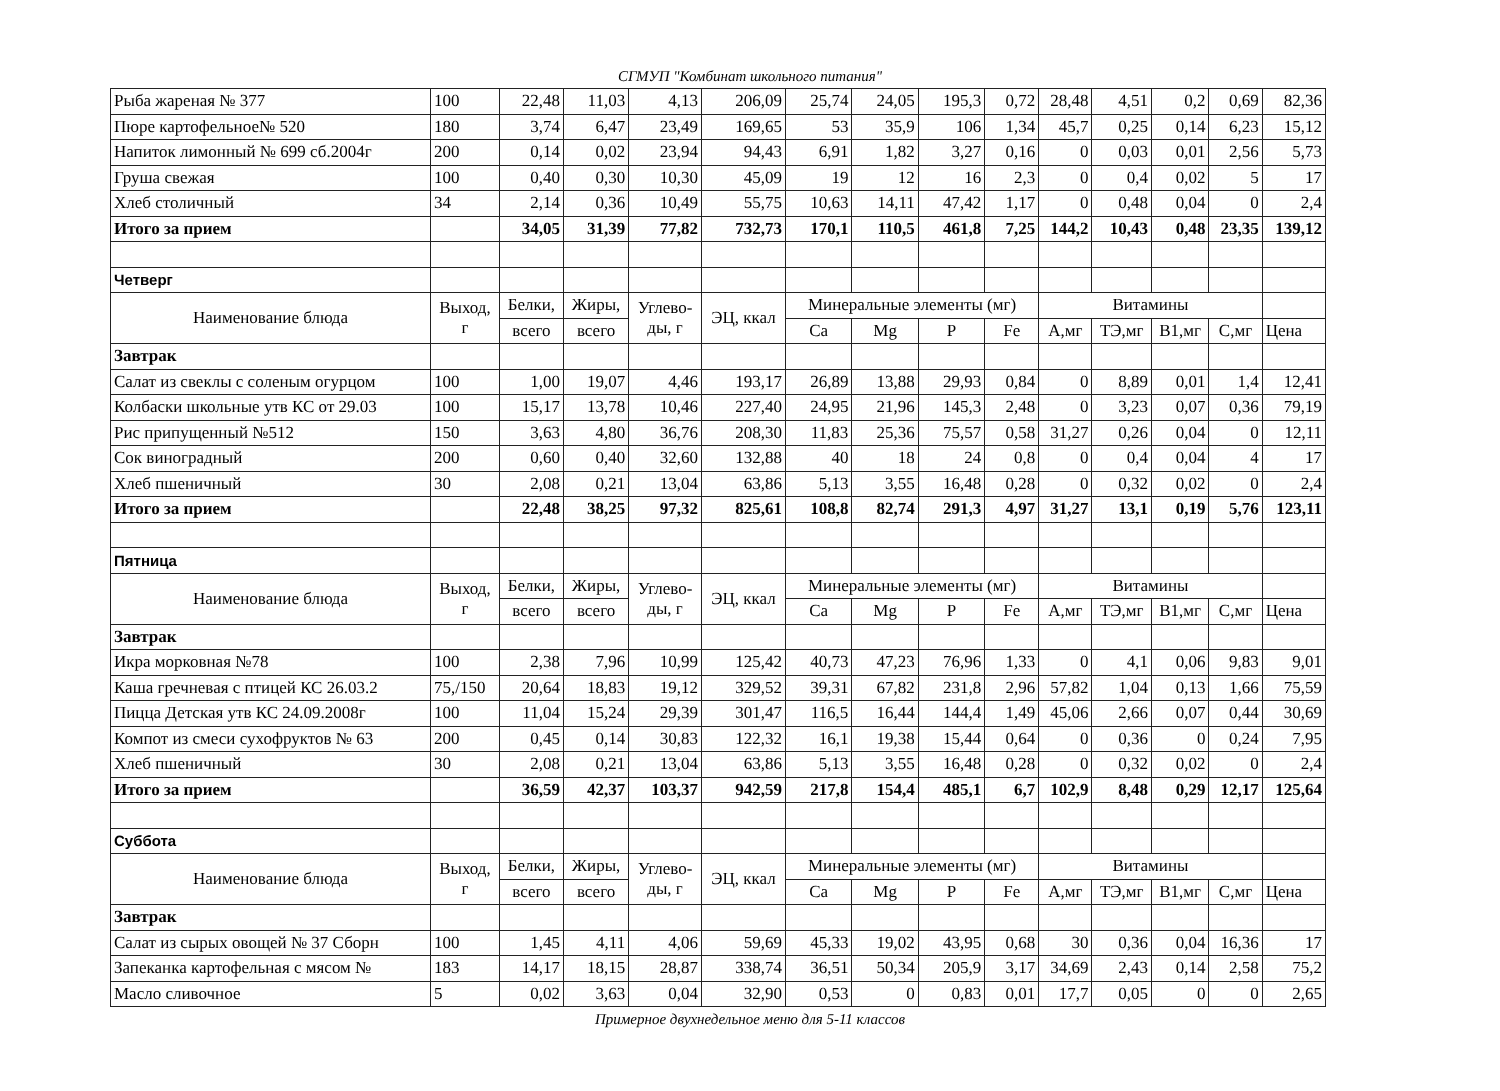СГМУП "Комбинат школьного питания"
| Рыба жареная № 377 | 100 | 22,48 | 11,03 | 4,13 | 206,09 | 25,74 | 24,05 | 195,3 | 0,72 | 28,48 | 4,51 | 0,2 | 0,69 | 82,36 |
| Пюре картофельное№ 520 | 180 | 3,74 | 6,47 | 23,49 | 169,65 | 53 | 35,9 | 106 | 1,34 | 45,7 | 0,25 | 0,14 | 6,23 | 15,12 |
| Напиток лимонный № 699 сб.2004г | 200 | 0,14 | 0,02 | 23,94 | 94,43 | 6,91 | 1,82 | 3,27 | 0,16 | 0 | 0,03 | 0,01 | 2,56 | 5,73 |
| Груша свежая | 100 | 0,40 | 0,30 | 10,30 | 45,09 | 19 | 12 | 16 | 2,3 | 0 | 0,4 | 0,02 | 5 | 17 |
| Хлеб столичный | 34 | 2,14 | 0,36 | 10,49 | 55,75 | 10,63 | 14,11 | 47,42 | 1,17 | 0 | 0,48 | 0,04 | 0 | 2,4 |
| Итого за прием | | 34,05 | 31,39 | 77,82 | 732,73 | 170,1 | 110,5 | 461,8 | 7,25 | 144,2 | 10,43 | 0,48 | 23,35 | 139,12 |
| Четверг | | | | | | | | | | | | | | |
| Наименование блюда | Выход, г | Белки, | Жиры, | Углево- ды, г | ЭЦ, ккал | Минеральные элементы (мг) | | | | Витамины | | | | |
| | | всего | всего | | | Ca | Mg | P | Fe | А,мг | ТЭ,мг | B1,мг | С,мг | Цена |
| Завтрак | | | | | | | | | | | | | | |
| Салат из свеклы с соленым огурцом | 100 | 1,00 | 19,07 | 4,46 | 193,17 | 26,89 | 13,88 | 29,93 | 0,84 | 0 | 8,89 | 0,01 | 1,4 | 12,41 |
| Колбаски школьные утв КС от 29.03 | 100 | 15,17 | 13,78 | 10,46 | 227,40 | 24,95 | 21,96 | 145,3 | 2,48 | 0 | 3,23 | 0,07 | 0,36 | 79,19 |
| Рис припущенный №512 | 150 | 3,63 | 4,80 | 36,76 | 208,30 | 11,83 | 25,36 | 75,57 | 0,58 | 31,27 | 0,26 | 0,04 | 0 | 12,11 |
| Сок виноградный | 200 | 0,60 | 0,40 | 32,60 | 132,88 | 40 | 18 | 24 | 0,8 | 0 | 0,4 | 0,04 | 4 | 17 |
| Хлеб пшеничный | 30 | 2,08 | 0,21 | 13,04 | 63,86 | 5,13 | 3,55 | 16,48 | 0,28 | 0 | 0,32 | 0,02 | 0 | 2,4 |
| Итого за прием | | 22,48 | 38,25 | 97,32 | 825,61 | 108,8 | 82,74 | 291,3 | 4,97 | 31,27 | 13,1 | 0,19 | 5,76 | 123,11 |
| Пятница | | | | | | | | | | | | | | |
| Наименование блюда | Выход, г | Белки, | Жиры, | Углево- ды, г | ЭЦ, ккал | Минеральные элементы (мг) | | | | Витамины | | | | |
| | | всего | всего | | | Ca | Mg | P | Fe | А,мг | ТЭ,мг | B1,мг | С,мг | Цена |
| Завтрак | | | | | | | | | | | | | | |
| Икра морковная №78 | 100 | 2,38 | 7,96 | 10,99 | 125,42 | 40,73 | 47,23 | 76,96 | 1,33 | 0 | 4,1 | 0,06 | 9,83 | 9,01 |
| Каша гречневая с птицей КС 26.03.2 | 75,/150 | 20,64 | 18,83 | 19,12 | 329,52 | 39,31 | 67,82 | 231,8 | 2,96 | 57,82 | 1,04 | 0,13 | 1,66 | 75,59 |
| Пицца Детская утв КС 24.09.2008г | 100 | 11,04 | 15,24 | 29,39 | 301,47 | 116,5 | 16,44 | 144,4 | 1,49 | 45,06 | 2,66 | 0,07 | 0,44 | 30,69 |
| Компот из смеси сухофруктов № 63 | 200 | 0,45 | 0,14 | 30,83 | 122,32 | 16,1 | 19,38 | 15,44 | 0,64 | 0 | 0,36 | 0 | 0,24 | 7,95 |
| Хлеб пшеничный | 30 | 2,08 | 0,21 | 13,04 | 63,86 | 5,13 | 3,55 | 16,48 | 0,28 | 0 | 0,32 | 0,02 | 0 | 2,4 |
| Итого за прием | | 36,59 | 42,37 | 103,37 | 942,59 | 217,8 | 154,4 | 485,1 | 6,7 | 102,9 | 8,48 | 0,29 | 12,17 | 125,64 |
| Суббота | | | | | | | | | | | | | | |
| Наименование блюда | Выход, г | Белки, | Жиры, | Углево- ды, г | ЭЦ, ккал | Минеральные элементы (мг) | | | | Витамины | | | | |
| | | всего | всего | | | Ca | Mg | P | Fe | А,мг | ТЭ,мг | B1,мг | С,мг | Цена |
| Завтрак | | | | | | | | | | | | | | |
| Салат из сырых овощей № 37 Сборн | 100 | 1,45 | 4,11 | 4,06 | 59,69 | 45,33 | 19,02 | 43,95 | 0,68 | 30 | 0,36 | 0,04 | 16,36 | 17 |
| Запеканка картофельная с мясом № | 183 | 14,17 | 18,15 | 28,87 | 338,74 | 36,51 | 50,34 | 205,9 | 3,17 | 34,69 | 2,43 | 0,14 | 2,58 | 75,2 |
| Масло сливочное | 5 | 0,02 | 3,63 | 0,04 | 32,90 | 0,53 | 0 | 0,83 | 0,01 | 17,7 | 0,05 | 0 | 0 | 2,65 |
Примерное двухнедельное меню для 5-11 классов